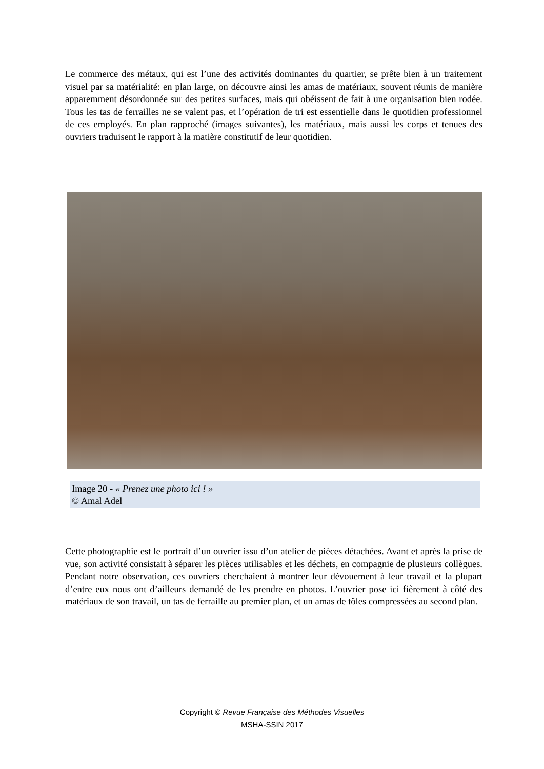Le commerce des métaux, qui est l’une des activités dominantes du quartier, se prête bien à un traitement visuel par sa matérialité: en plan large, on découvre ainsi les amas de matériaux, souvent réunis de manière apparemment désordonnée sur des petites surfaces, mais qui obéissent de fait à une organisation bien rodée. Tous les tas de ferrailles ne se valent pas, et l’opération de tri est essentielle dans le quotidien professionnel de ces employés. En plan rapproché (images suivantes), les matériaux, mais aussi les corps et tenues des ouvriers traduisent le rapport à la matière constitutif de leur quotidien.
Image 20 - « Prenez une photo ici ! »
© Amal Adel
Cette photographie est le portrait d’un ouvrier issu d’un atelier de pièces détachées. Avant et après la prise de vue, son activité consistait à séparer les pièces utilisables et les déchets, en compagnie de plusieurs collègues. Pendant notre observation, ces ouvriers cherchaient à montrer leur dévouement à leur travail et la plupart d’entre eux nous ont d’ailleurs demandé de les prendre en photos. L’ouvrier pose ici fièrement à côté des matériaux de son travail, un tas de ferraille au premier plan, et un amas de tôles compressées au second plan.
Copyright © Revue Française des Méthodes Visuelles
MSHA-SSIN 2017